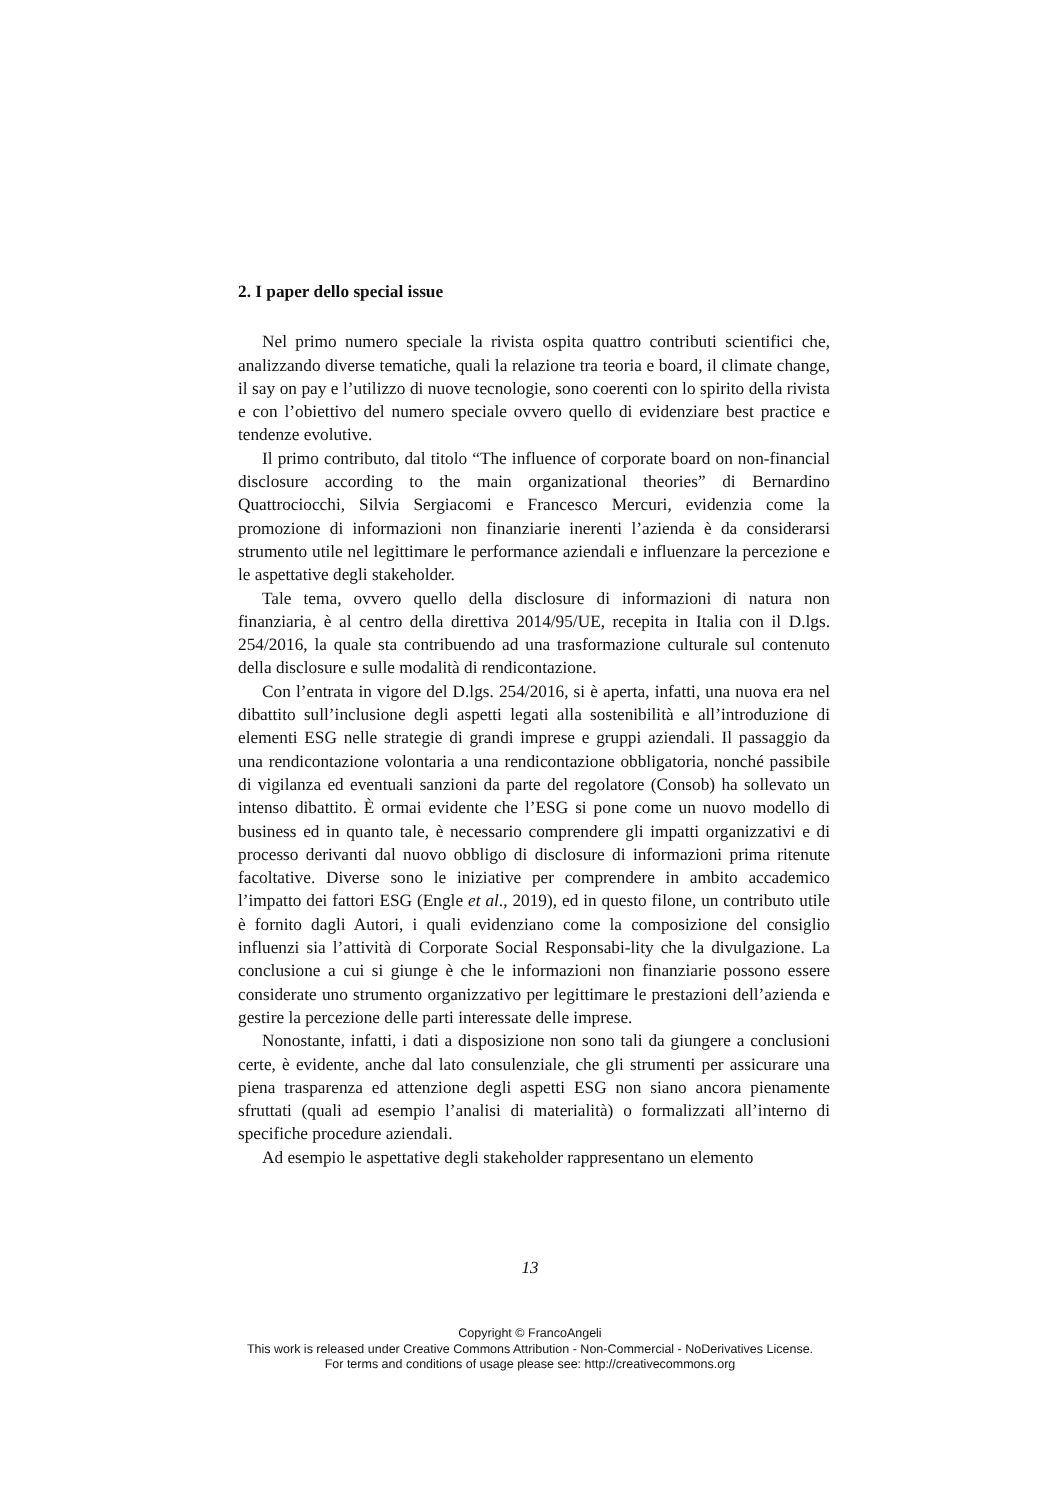2. I paper dello special issue
Nel primo numero speciale la rivista ospita quattro contributi scientifici che, analizzando diverse tematiche, quali la relazione tra teoria e board, il climate change, il say on pay e l’utilizzo di nuove tecnologie, sono coerenti con lo spirito della rivista e con l’obiettivo del numero speciale ovvero quello di evidenziare best practice e tendenze evolutive.
Il primo contributo, dal titolo “The influence of corporate board on non-financial disclosure according to the main organizational theories” di Bernardino Quattrociocchi, Silvia Sergiacomi e Francesco Mercuri, evidenzia come la promozione di informazioni non finanziarie inerenti l’azienda è da considerarsi strumento utile nel legittimare le performance aziendali e influenzare la percezione e le aspettative degli stakeholder.
Tale tema, ovvero quello della disclosure di informazioni di natura non finanziaria, è al centro della direttiva 2014/95/UE, recepita in Italia con il D.lgs. 254/2016, la quale sta contribuendo ad una trasformazione culturale sul contenuto della disclosure e sulle modalità di rendicontazione.
Con l’entrata in vigore del D.lgs. 254/2016, si è aperta, infatti, una nuova era nel dibattito sull’inclusione degli aspetti legati alla sostenibilità e all’introduzione di elementi ESG nelle strategie di grandi imprese e gruppi aziendali. Il passaggio da una rendicontazione volontaria a una rendicontazione obbligatoria, nonché passibile di vigilanza ed eventuali sanzioni da parte del regolatore (Consob) ha sollevato un intenso dibattito. È ormai evidente che l’ESG si pone come un nuovo modello di business ed in quanto tale, è necessario comprendere gli impatti organizzativi e di processo derivanti dal nuovo obbligo di disclosure di informazioni prima ritenute facoltative. Diverse sono le iniziative per comprendere in ambito accademico l’impatto dei fattori ESG (Engle et al., 2019), ed in questo filone, un contributo utile è fornito dagli Autori, i quali evidenziano come la composizione del consiglio influenzi sia l’attività di Corporate Social Responsabi-lity che la divulgazione. La conclusione a cui si giunge è che le informazioni non finanziarie possono essere considerate uno strumento organizzativo per legittimare le prestazioni dell’azienda e gestire la percezione delle parti interessate delle imprese.
Nonostante, infatti, i dati a disposizione non sono tali da giungere a conclusioni certe, è evidente, anche dal lato consulenziale, che gli strumenti per assicurare una piena trasparenza ed attenzione degli aspetti ESG non siano ancora pienamente sfruttati (quali ad esempio l’analisi di materialità) o formalizzati all’interno di specifiche procedure aziendali.
Ad esempio le aspettative degli stakeholder rappresentano un elemento
13
Copyright © FrancoAngeli
This work is released under Creative Commons Attribution - Non-Commercial - NoDerivatives License.
For terms and conditions of usage please see: http://creativecommons.org